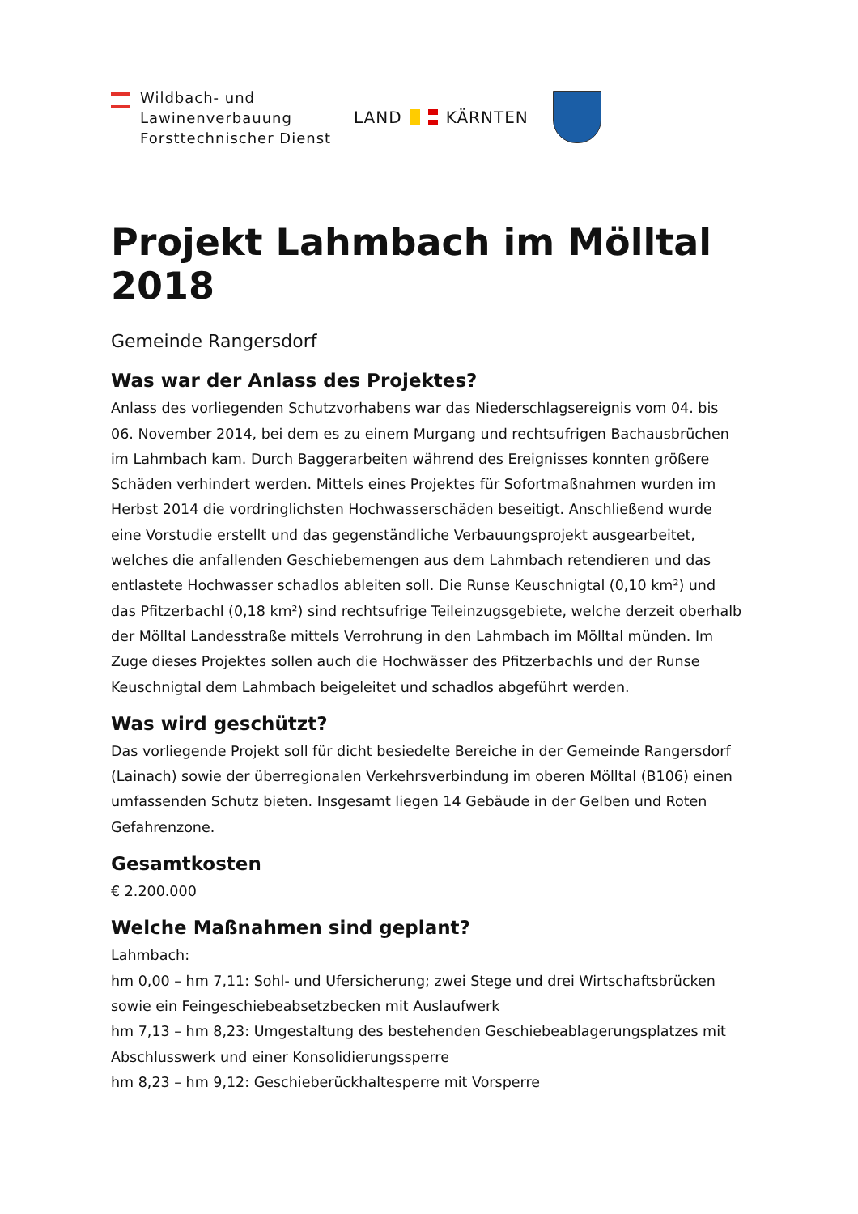Wildbach- und
Lawinenverbauung
Forsttechnischer Dienst
LAND KÄRNTEN
Projekt Lahmbach im Mölltal 2018
Gemeinde Rangersdorf
Was war der Anlass des Projektes?
Anlass des vorliegenden Schutzvorhabens war das Niederschlagsereignis vom 04. bis 06. November 2014, bei dem es zu einem Murgang und rechtsufrigen Bachausbrüchen im Lahmbach kam. Durch Baggerarbeiten während des Ereignisses konnten größere Schäden verhindert werden. Mittels eines Projektes für Sofortmaßnahmen wurden im Herbst 2014 die vordringlichsten Hochwasserschäden beseitigt. Anschließend wurde eine Vorstudie erstellt und das gegenständliche Verbauungsprojekt ausgearbeitet, welches die anfallenden Geschiebemengen aus dem Lahmbach retendieren und das entlastete Hochwasser schadlos ableiten soll. Die Runse Keuschnigtal (0,10 km²) und das Pfitzerbachl (0,18 km²) sind rechtsufrige Teileinzugsgebiete, welche derzeit oberhalb der Mölltal Landesstraße mittels Verrohrung in den Lahmbach im Mölltal münden. Im Zuge dieses Projektes sollen auch die Hochwässer des Pfitzerbachls und der Runse Keuschnigtal dem Lahmbach beigeleitet und schadlos abgeführt werden.
Was wird geschützt?
Das vorliegende Projekt soll für dicht besiedelte Bereiche in der Gemeinde Rangersdorf (Lainach) sowie der überregionalen Verkehrsverbindung im oberen Mölltal (B106) einen umfassenden Schutz bieten. Insgesamt liegen 14 Gebäude in der Gelben und Roten Gefahrenzone.
Gesamtkosten
€ 2.200.000
Welche Maßnahmen sind geplant?
Lahmbach:
hm 0,00 – hm 7,11: Sohl- und Ufersicherung; zwei Stege und drei Wirtschaftsbrücken sowie ein Feingeschiebeabsetzbecken mit Auslaufwerk
hm 7,13 – hm 8,23: Umgestaltung des bestehenden Geschiebeablagerungsplatzes mit Abschlusswerk und einer Konsolidierungssperre
hm 8,23 – hm 9,12: Geschieberückhaltesperre mit Vorsperre